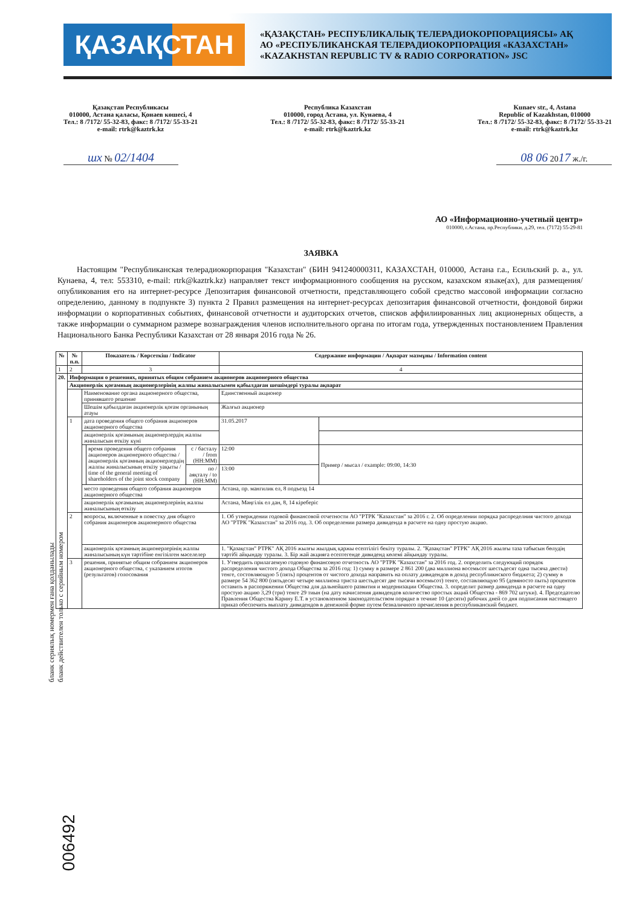ҚАЗАҚСТАН
«ҚАЗАҚСТАН» РЕСПУБЛИКАЛЫҚ ТЕЛЕРАДИОКОРПОРАЦИЯСЫ» АҚ
АО «РЕСПУБЛИКАНСКАЯ ТЕЛЕРАДИОКОРПОРАЦИЯ «КАЗАХСТАН»
«KAZAKHSTAN REPUBLIC TV & RADIO CORPORATION» JSC
Қазақстан Республикасы
010000, Астана қаласы, Қонаев көшесі, 4
Тел.: 8 /7172/ 55-32-83, факс: 8 /7172/ 55-33-21
e-mail: rtrk@kaztrk.kz
Республика Казахстан
010000, город Астана, ул. Кунаева, 4
Тел.: 8 /7172/ 55-32-83, факс: 8 /7172/ 55-33-21
e-mail: rtrk@kaztrk.kz
Kunaev str., 4, Astana
Republic of Kazakhstan, 010000
Тел.: 8 /7172/ 55-32-83, факс: 8 /7172/ 55-33-21
e-mail: rtrk@kaztrk.kz
шх № 02/1404 08 06 2017 ж./г.
АО «Информационно-учетный центр»
010000, г.Астана, пр.Республики, д.29, тел. (7172) 55-29-81
ЗАЯВКА
Настоящим "Республиканская телерадиокорпорация "Казахстан" (БИН 941240000311, КАЗАХСТАН, 010000, Астана г.а., Есильский р. а., ул. Кунаева, 4, тел: 553310, e-mail: rtrk@kaztrk.kz) направляет текст информационного сообщения на русском, казахском языке(ах), для размещения/опубликования его на интернет-ресурсе Депозитария финансовой отчетности, представляющего собой средство массовой информации согласно определению, данному в подпункте 3) пункта 2 Правил размещения на интернет-ресурсах депозитария финансовой отчетности, фондовой биржи информации о корпоративных событиях, финансовой отчетности и аудиторских отчетов, списков аффилиированных лиц акционерных обществ, а также информации о суммарном размере вознаграждения членов исполнительного органа по итогам года, утвержденных постановлением Правления Национального Банка Республики Казахстан от 28 января 2016 года № 26.
| № | № п.п. | Показатель / Көрсеткіш / Indicator | | | Содержание информации / Ақпарат мазмұны / Information content | |
| --- | --- | --- | --- | --- | --- | --- |
| 1 | 2 | 3 | | | 4 | |
| 20. | Информация о решениях, принятых общим собранием акционеров акционерного общества | | | | | |
| | Акционерлік қоғамның акционерлерінің жалпы жиналысымен қабылдаған шешімдері туралы ақпарат | | | | | |
| | | Наименование органа акционерного общества, принявшего решение | | | Единственный акционер | |
| | | Шешім қабылдаған акционерлік қоғам органының атауы | | | Жалғыз акционер | |
| | 1 | дата проведения общего собрания акционеров акционерного общества | | | 31.05.2017 | |
| | | акционерлік қоғамының акционерлердің жалпы жиналысын өткізу күні | | | | |
| | | | время проведения общего собрания акционеров акционерного общества / акционерлік қоғамның акционерлердің жалпы жиналысының өткізу уақыты / time of the general meeting of shareholders of the joint stock company | с / басталу / from (HH:MM) | 12:00 | Пример / мысал / example: 09:00, 14:30 |
| | | | | по / аяқталу / to (HH:MM) | 13:00 | |
| | | место проведения общего собрания акционеров акционерного общества | | | Астана, пр. мангилик ел, 8 подъезд 14 | |
| | | акционерлік қоғамының акционерлерінің жалпы жиналысының өткізу | | | Астана, Мәңгілік ел дан, 8, 14 кіреберіс | |
| | 2 | вопросы, включенные в повестку дня общего собрания акционеров акционерного общества | | | 1. Об утверждении годовой финансовой отчетности АО "РТРК "Казахстан" за 2016 г. 2. Об определении порядка распределния чистого дохода АО "РТРК "Казахстан" за 2016 год. 3. Об определении размера дивиденда в расчете на одну простую акцию. | |
| | | акционерлік қоғамның акционерлерінің жалпы жиналысының күн тәртібіне енгізілген мәселелер | | | 1. "Қазақстан" РТРК" АҚ 2016 жылғы жылдық қаржы есептілігі бекіту туралы. 2. "Қазақстан" РТРК" АҚ 2016 жылғы таза табысын бөлудің тәртібі айқындау туралы. 3. Бір жай акцияға есептегенде дивиденд көлемі айқындау туралы. | |
| | 3 | решения, принятые общим собранием акционеров акционерного общества, с указанием итогов (результатов) голосования | | | 1. Утвердить прилагаемую годовую финансовую отчетность АО "РТРК "Казахстан" за 2016 год. 2. определить следующий порядок распределения чистого дохода Общества за 2016 год: 1) сумму в размере 2 861 200 (два миллиона восемьсот шестьдесят одна тысяча двести) тенге, состовляющую 5 (пять) процентов от чистого дохода направить на оплату дивидендов в доход республикнского бюджета; 2) сумму в размере 54 362 800 (пятьдесят четыре миллиона триста шестьдесят две тысячи восемьсот) тенге, составляющую 95 (девяносто пыть) процентов оставить в распоряжении Общества для дальнейшего развития и модернизации Общества. 3. определит размер дивиденда в расчете на одну простую акцию 3,29 (три) тенге 29 тиын (на дату начисления дивидендов количество простых акций Общества - 869 702 штуки). 4. Председателю Правления Общества Карину Е.Т. в установленном законодательством порядке в течние 10 (десяти) рабочих дней со дня подписания настоящего приказ обеспечить выплату дивидендов в денежной форме путем безналичного пречисления в республиканский бюджет. | |
бланк сериялық номермен ғана қолданылады
бланк действителен только с серийным номером
006492